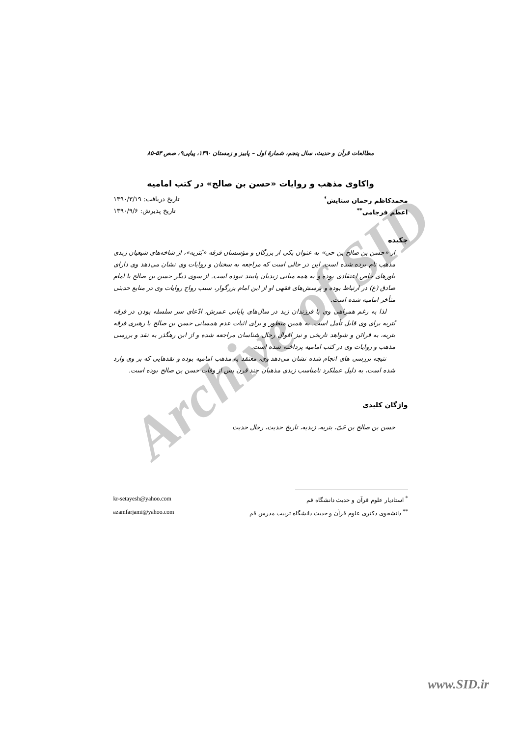Archive of SID
مطالعات قرآن و حدیث، سال پنجم، شمارهٔ اول – پاییز و زمستان ۱۳۹۰، پیاپی۹، صص ۵۳-۸۵
واکاوی مذهب و روایات «حسن بن صالح» در کتب امامیه
محمدکاظم رحمان ستایش<sup>*</sup> تاریخ دریافت: ۱۳۹۰/۳/۱۹
اعظم فرجامی<sup>**</sup> تاریخ پذیرش: ۱۳۹۰/۹/۶
چکیده
از «حسن بن صالح بن حی» به عنوان یکی از بزرگان و مؤسسان فرقه «بُتریه»، از شاخه‌های شیعیان زیدی مذهب نام برده شده است. این در حالی است که مراجعه به سخنان و روایات وی نشان می‌دهد وی دارای باورهای خاص اعتقادی بوده و به همه مبانی زیدیان پایبند نبوده است. از سوی دیگر حسن بن صالح با امام صادق (ع) در ارتباط بوده و پرسش‌های فقهی او از این امام بزرگوار، سبب رواج روایات وی در منابع حدیثی متأخر امامیه شده است.
لذا به رغم همراهی وی با فرزندان زید در سال‌های پایانی عمرش، ادّعای سر سلسله بودن در فرقه بُتریه برای وی قابل تأمل است. به همین منظور و برای اثبات عدم همسانی حسن بن صالح با رهبری فرقه بتریه، به قرائن و شواهد تاریخی و نیز اقوال رجال شناسان مراجعه شده و از این رهگذر به نقد و بررسی مذهب و روایات وی در کتب امامیه پرداخته شده است.
نتیجه بررسی های انجام شده نشان می‌دهد وی، معتقد به مذهب امامیه بوده و نقدهایی که بر وی وارد شده است، به دلیل عملکرد نامناسب زیدی مذهبان چند قرن پس از وفات حسن بن صالح بوده است.
واژگان کلیدی
حسن بن صالح بن حَیّ، بتریه، زیدیه، تاریخ حدیث، رجال حدیث
<sup>*</sup> استادیار علوم قرآن و حدیث دانشگاه قم kr-setayesh@yahoo.com
<sup>**</sup> دانشجوی دکتری علوم قرآن و حدیث دانشگاه تربیت مدرس قم azamfarjami@yahoo.com
www.SID.ir